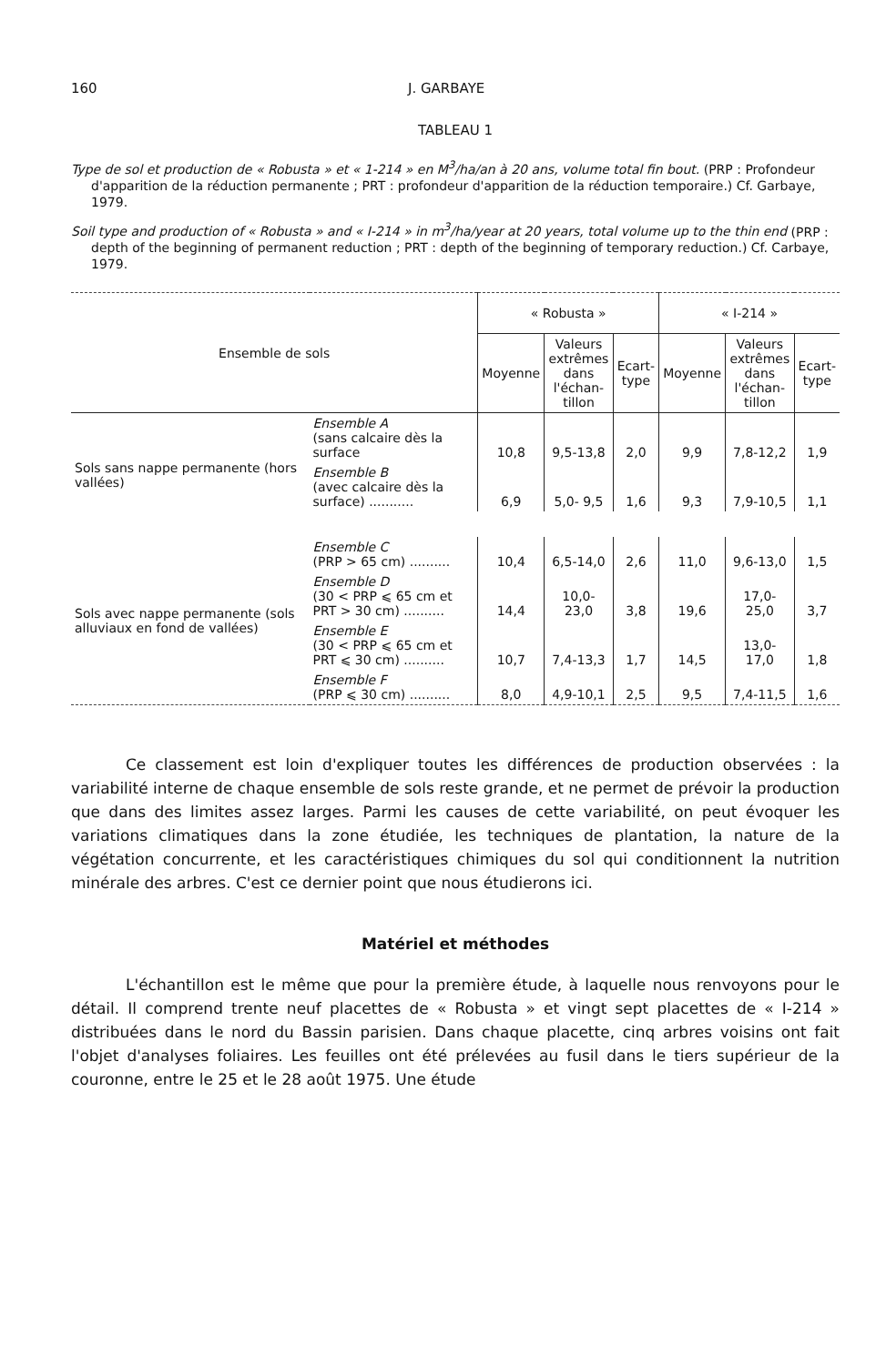160 J. GARBAYE
TABLEAU 1
Type de sol et production de « Robusta » et « 1-214 » en M<sup>3</sup>/ha/an à 20 ans, volume total fin bout. (PRP : Profondeur d'apparition de la réduction permanente ; PRT : profondeur d'apparition de la réduction temporaire.) Cf. Garbaye, 1979.
Soil type and production of « Robusta » and « I-214 » in m<sup>3</sup>/ha/year at 20 years, total volume up to the thin end (PRP : depth of the beginning of permanent reduction ; PRT : depth of the beginning of temporary reduction.) Cf. Carbaye, 1979.
| Ensemble de sols | | « Robusta » | | | « I-214 » | | |
| --- | --- | --- | --- | --- | --- | --- | --- |
| | | Moyenne | Valeurs extrêmes dans l'échan- tillon | Ecart- type | Moyenne | Valeurs extrêmes dans l'échan- tillon | Ecart- type |
| Sols sans nappe permanente (hors vallées) | Ensemble A (sans calcaire dès la surface | 10,8 | 9,5-13,8 | 2,0 | 9,9 | 7,8-12,2 | 1,9 |
| | Ensemble B (avec calcaire dès la surface) ........... | 6,9 | 5,0- 9,5 | 1,6 | 9,3 | 7,9-10,5 | 1,1 |
| Sols avec nappe permanente (sols alluviaux en fond de vallées) | Ensemble C (PRP > 65 cm) .......... | 10,4 | 6,5-14,0 | 2,6 | 11,0 | 9,6-13,0 | 1,5 |
| | Ensemble D (30 < PRP ⩽ 65 cm et PRT > 30 cm) .......... | 14,4 | 10,0-23,0 | 3,8 | 19,6 | 17,0-25,0 | 3,7 |
| | Ensemble E (30 < PRP ⩽ 65 cm et PRT ⩽ 30 cm) .......... | 10,7 | 7,4-13,3 | 1,7 | 14,5 | 13,0-17,0 | 1,8 |
| | Ensemble F (PRP ⩽ 30 cm) .......... | 8,0 | 4,9-10,1 | 2,5 | 9,5 | 7,4-11,5 | 1,6 |
Ce classement est loin d'expliquer toutes les différences de production observées : la variabilité interne de chaque ensemble de sols reste grande, et ne permet de prévoir la production que dans des limites assez larges. Parmi les causes de cette variabilité, on peut évoquer les variations climatiques dans la zone étudiée, les techniques de plantation, la nature de la végétation concurrente, et les caractéristiques chimiques du sol qui conditionnent la nutrition minérale des arbres. C'est ce dernier point que nous étudierons ici.
Matériel et méthodes
L'échantillon est le même que pour la première étude, à laquelle nous renvoyons pour le détail. Il comprend trente neuf placettes de « Robusta » et vingt sept placettes de « I-214 » distribuées dans le nord du Bassin parisien. Dans chaque placette, cinq arbres voisins ont fait l'objet d'analyses foliaires. Les feuilles ont été prélevées au fusil dans le tiers supérieur de la couronne, entre le 25 et le 28 août 1975. Une étude